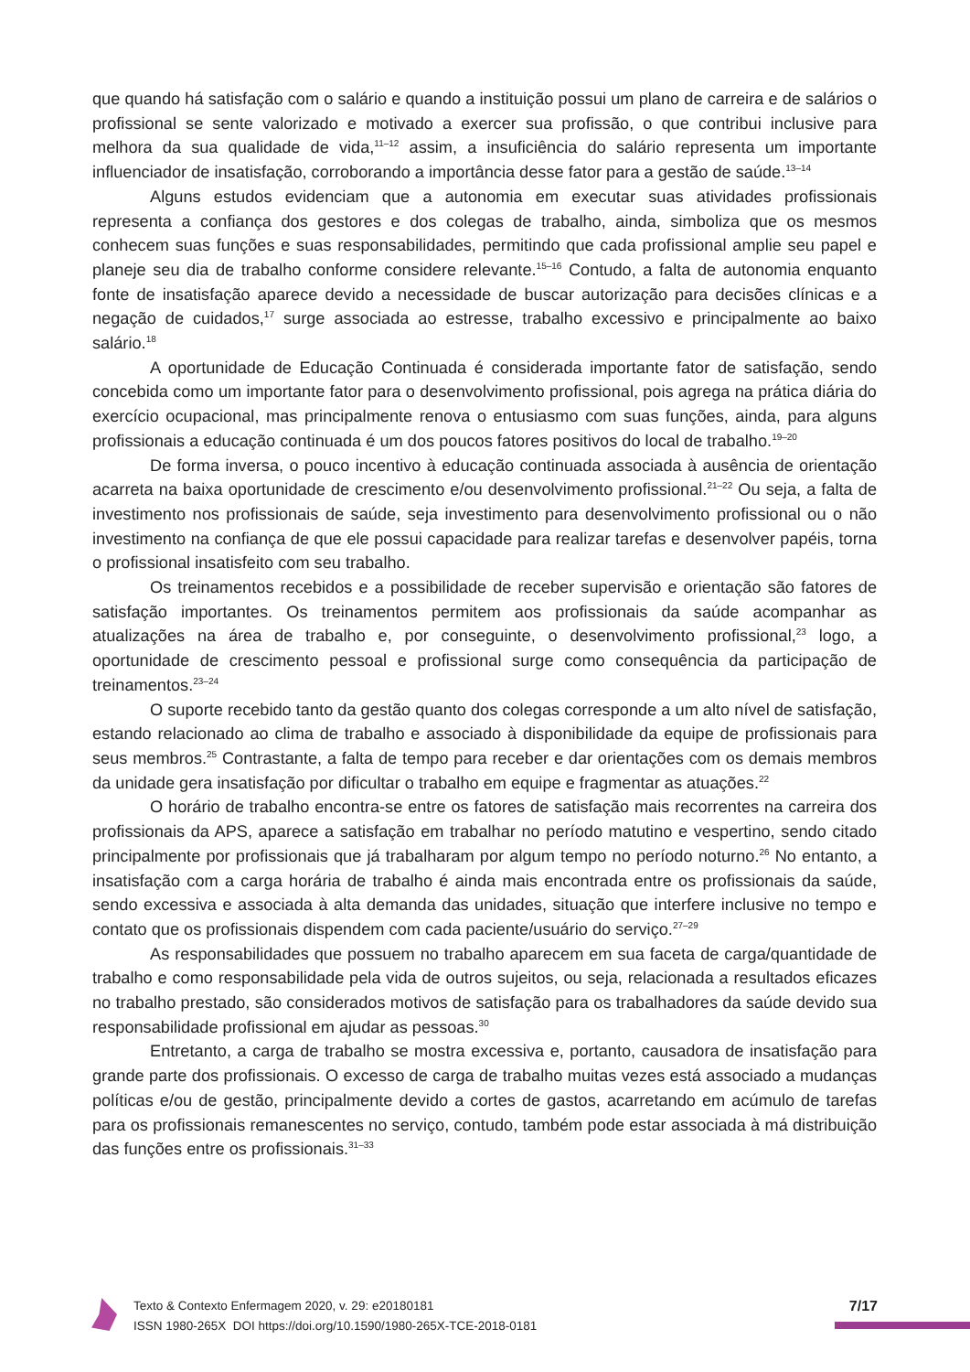que quando há satisfação com o salário e quando a instituição possui um plano de carreira e de salários o profissional se sente valorizado e motivado a exercer sua profissão, o que contribui inclusive para melhora da sua qualidade de vida,<sup>11–12</sup> assim, a insuficiência do salário representa um importante influenciador de insatisfação, corroborando a importância desse fator para a gestão de saúde.<sup>13–14</sup>
Alguns estudos evidenciam que a autonomia em executar suas atividades profissionais representa a confiança dos gestores e dos colegas de trabalho, ainda, simboliza que os mesmos conhecem suas funções e suas responsabilidades, permitindo que cada profissional amplie seu papel e planeje seu dia de trabalho conforme considere relevante.<sup>15–16</sup> Contudo, a falta de autonomia enquanto fonte de insatisfação aparece devido a necessidade de buscar autorização para decisões clínicas e a negação de cuidados,<sup>17</sup> surge associada ao estresse, trabalho excessivo e principalmente ao baixo salário.<sup>18</sup>
A oportunidade de Educação Continuada é considerada importante fator de satisfação, sendo concebida como um importante fator para o desenvolvimento profissional, pois agrega na prática diária do exercício ocupacional, mas principalmente renova o entusiasmo com suas funções, ainda, para alguns profissionais a educação continuada é um dos poucos fatores positivos do local de trabalho.<sup>19–20</sup>
De forma inversa, o pouco incentivo à educação continuada associada à ausência de orientação acarreta na baixa oportunidade de crescimento e/ou desenvolvimento profissional.<sup>21–22</sup> Ou seja, a falta de investimento nos profissionais de saúde, seja investimento para desenvolvimento profissional ou o não investimento na confiança de que ele possui capacidade para realizar tarefas e desenvolver papéis, torna o profissional insatisfeito com seu trabalho.
Os treinamentos recebidos e a possibilidade de receber supervisão e orientação são fatores de satisfação importantes. Os treinamentos permitem aos profissionais da saúde acompanhar as atualizações na área de trabalho e, por conseguinte, o desenvolvimento profissional,<sup>23</sup> logo, a oportunidade de crescimento pessoal e profissional surge como consequência da participação de treinamentos.<sup>23–24</sup>
O suporte recebido tanto da gestão quanto dos colegas corresponde a um alto nível de satisfação, estando relacionado ao clima de trabalho e associado à disponibilidade da equipe de profissionais para seus membros.<sup>25</sup> Contrastante, a falta de tempo para receber e dar orientações com os demais membros da unidade gera insatisfação por dificultar o trabalho em equipe e fragmentar as atuações.<sup>22</sup>
O horário de trabalho encontra-se entre os fatores de satisfação mais recorrentes na carreira dos profissionais da APS, aparece a satisfação em trabalhar no período matutino e vespertino, sendo citado principalmente por profissionais que já trabalharam por algum tempo no período noturno.<sup>26</sup> No entanto, a insatisfação com a carga horária de trabalho é ainda mais encontrada entre os profissionais da saúde, sendo excessiva e associada à alta demanda das unidades, situação que interfere inclusive no tempo e contato que os profissionais dispendem com cada paciente/usuário do serviço.<sup>27–29</sup>
As responsabilidades que possuem no trabalho aparecem em sua faceta de carga/quantidade de trabalho e como responsabilidade pela vida de outros sujeitos, ou seja, relacionada a resultados eficazes no trabalho prestado, são considerados motivos de satisfação para os trabalhadores da saúde devido sua responsabilidade profissional em ajudar as pessoas.<sup>30</sup>
Entretanto, a carga de trabalho se mostra excessiva e, portanto, causadora de insatisfação para grande parte dos profissionais. O excesso de carga de trabalho muitas vezes está associado a mudanças políticas e/ou de gestão, principalmente devido a cortes de gastos, acarretando em acúmulo de tarefas para os profissionais remanescentes no serviço, contudo, também pode estar associada à má distribuição das funções entre os profissionais.<sup>31–33</sup>
Texto & Contexto Enfermagem 2020, v. 29: e20180181
ISSN 1980-265X DOI https://doi.org/10.1590/1980-265X-TCE-2018-0181
7/17